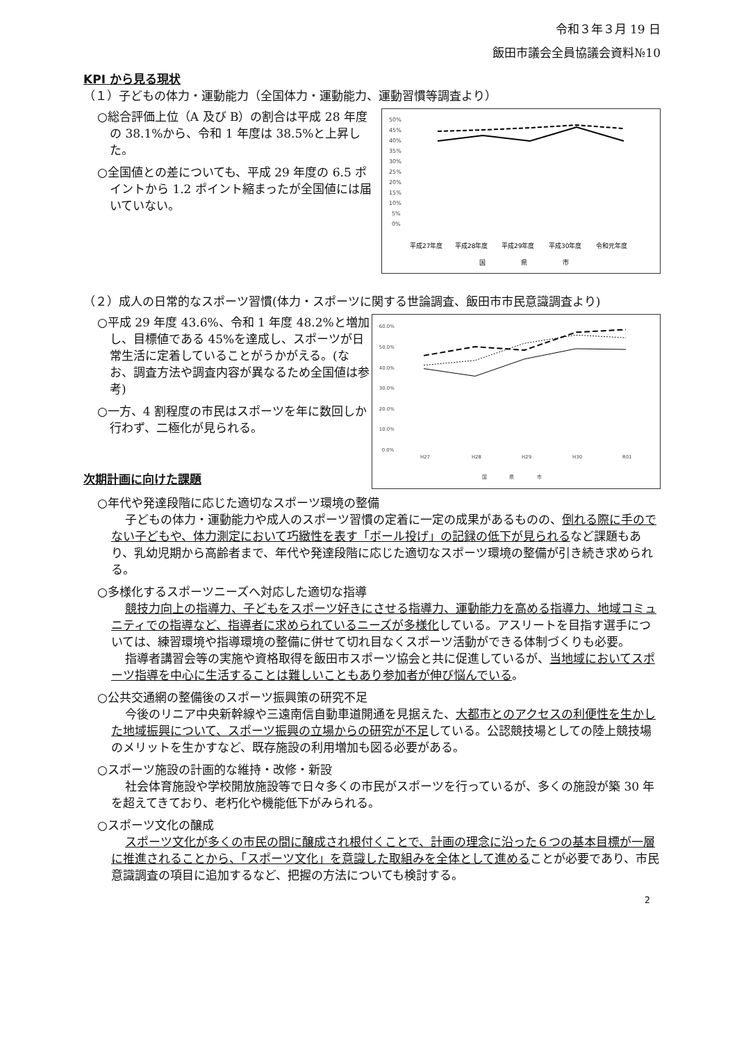令和３年３月 19 日
飯田市議会全員協議会資料№10
KPI から見る現状
（１）子どもの体力・運動能力（全国体力・運動能力、運動習慣等調査より）
○総合評価上位（A 及び B）の割合は平成 28 年度の 38.1%から、令和 1 年度は 38.5%と上昇した。
○全国値との差についても、平成 29 年度の 6.5 ポイントから 1.2 ポイント縮まったが全国値には届いていない。
50%
45%
40%
35%
30%
25%
20%
15%
10%
5%
0%
平成27年度
平成28年度
平成29年度
平成30年度
令和元年度
国
県
市
（２）成人の日常的なスポーツ習慣(体力・スポーツに関する世論調査、飯田市市民意識調査より)
○平成 29 年度 43.6%、令和 1 年度 48.2%と増加し、目標値である 45%を達成し、スポーツが日常生活に定着していることがうかがえる。(なお、調査方法や調査内容が異なるため全国値は参考)
○一方、4 割程度の市民はスポーツを年に数回しか行わず、二極化が見られる。
次期計画に向けた課題
60.0%
50.0%
40.0%
30.0%
20.0%
10.0%
0.0%
H27
H28
H29
H30
R01
国
県
市
○年代や発達段階に応じた適切なスポーツ環境の整備
子どもの体力・運動能力や成人のスポーツ習慣の定着に一定の成果があるものの、倒れる際に手のでない子どもや、体力測定において巧緻性を表す「ボール投げ」の記録の低下が見られるなど課題もあり、乳幼児期から高齢者まで、年代や発達段階に応じた適切なスポーツ環境の整備が引き続き求められる。
○多様化するスポーツニーズへ対応した適切な指導
競技力向上の指導力、子どもをスポーツ好きにさせる指導力、運動能力を高める指導力、地域コミュニティでの指導など、指導者に求められているニーズが多様化している。アスリートを目指す選手については、練習環境や指導環境の整備に併せて切れ目なくスポーツ活動ができる体制づくりも必要。
指導者講習会等の実施や資格取得を飯田市スポーツ協会と共に促進しているが、当地域においてスポーツ指導を中心に生活することは難しいこともあり参加者が伸び悩んでいる。
○公共交通網の整備後のスポーツ振興策の研究不足
今後のリニア中央新幹線や三遠南信自動車道開通を見据えた、大都市とのアクセスの利便性を生かした地域振興について、スポーツ振興の立場からの研究が不足している。公認競技場としての陸上競技場のメリットを生かすなど、既存施設の利用増加も図る必要がある。
○スポーツ施設の計画的な維持・改修・新設
社会体育施設や学校開放施設等で日々多くの市民がスポーツを行っているが、多くの施設が築 30 年を超えてきており、老朽化や機能低下がみられる。
○スポーツ文化の醸成
スポーツ文化が多くの市民の間に醸成され根付くことで、計画の理念に沿った６つの基本目標が一層に推進されることから、「スポーツ文化」を意識した取組みを全体として進めることが必要であり、市民意識調査の項目に追加するなど、把握の方法についても検討する。
2